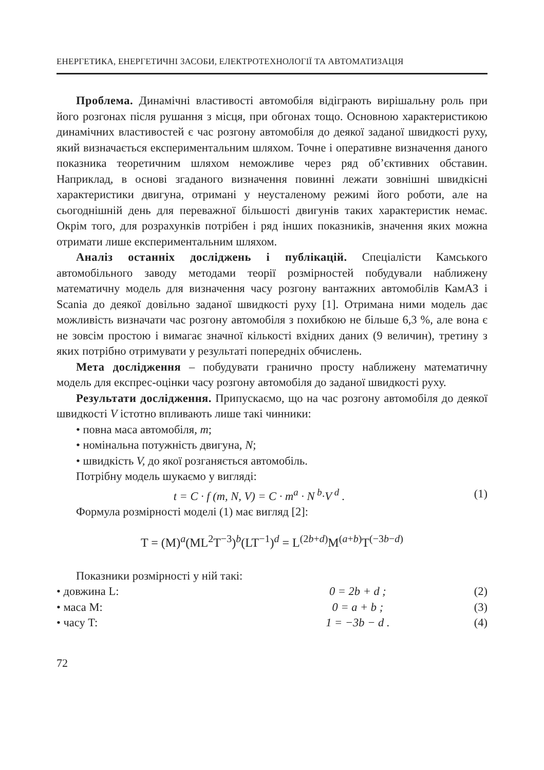ЕНЕРГЕТИКА, ЕНЕРГЕТИЧНІ ЗАСОБИ, ЕЛЕКТРОТЕХНОЛОГІЇ ТА АВТОМАТИЗАЦІЯ
Проблема. Динамічні властивості автомобіля відіграють вирішальну роль при його розгонах після рушання з місця, при обгонах тощо. Основною характеристикою динамічних властивостей є час розгону автомобіля до деякої заданої швидкості руху, який визначається експериментальним шляхом. Точне і оперативне визначення даного показника теоретичним шляхом неможливе через ряд об’єктивних обставин. Наприклад, в основі згаданого визначення повинні лежати зовнішні швидкісні характеристики двигуна, отримані у неусталеному режимі його роботи, але на сьогоднішній день для переважної більшості двигунів таких характеристик немає. Окрім того, для розрахунків потрібен і ряд інших показників, значення яких можна отримати лише експериментальним шляхом.
Аналіз останніх досліджень і публікацій. Спеціалісти Камського автомобільного заводу методами теорії розмірностей побудували наближену математичну модель для визначення часу розгону вантажних автомобілів КамАЗ і Scania до деякої довільно заданої швидкості руху [1]. Отримана ними модель дає можливість визначати час розгону автомобіля з похибкою не більше 6,3 %, але вона є не зовсім простою і вимагає значної кількості вхідних даних (9 величин), третину з яких потрібно отримувати у результаті попередніх обчислень.
Мета дослідження – побудувати гранично просту наближену математичну модель для експрес-оцінки часу розгону автомобіля до заданої швидкості руху.
Результати дослідження. Припускаємо, що на час розгону автомобіля до деякої швидкості V істотно впливають лише такі чинники:
• повна маса автомобіля, m;
• номінальна потужність двигуна, N;
• швидкість V, до якої розганяється автомобіль.
Потрібну модель шукаємо у вигляді:
t = C · f (m, N, V) = C · m<sup>a</sup> · N<sup>b</sup>·V<sup>d</sup> . (1)
Формула розмірності моделі (1) має вигляд [2]:
T = (M)<sup>a</sup>(ML<sup>2</sup>T<sup>−3</sup>)<sup>b</sup>(LT<sup>−1</sup>)<sup>d</sup> = L<sup>(2b+d)</sup>M<sup>(a+b)</sup>T<sup>(−3b−d)</sup>
Показники розмірності у ній такі:
• довжина L: 0 = 2b + d ; (2)
• маса M: 0 = a + b ; (3)
• часу T: 1 = −3b − d . (4)
72